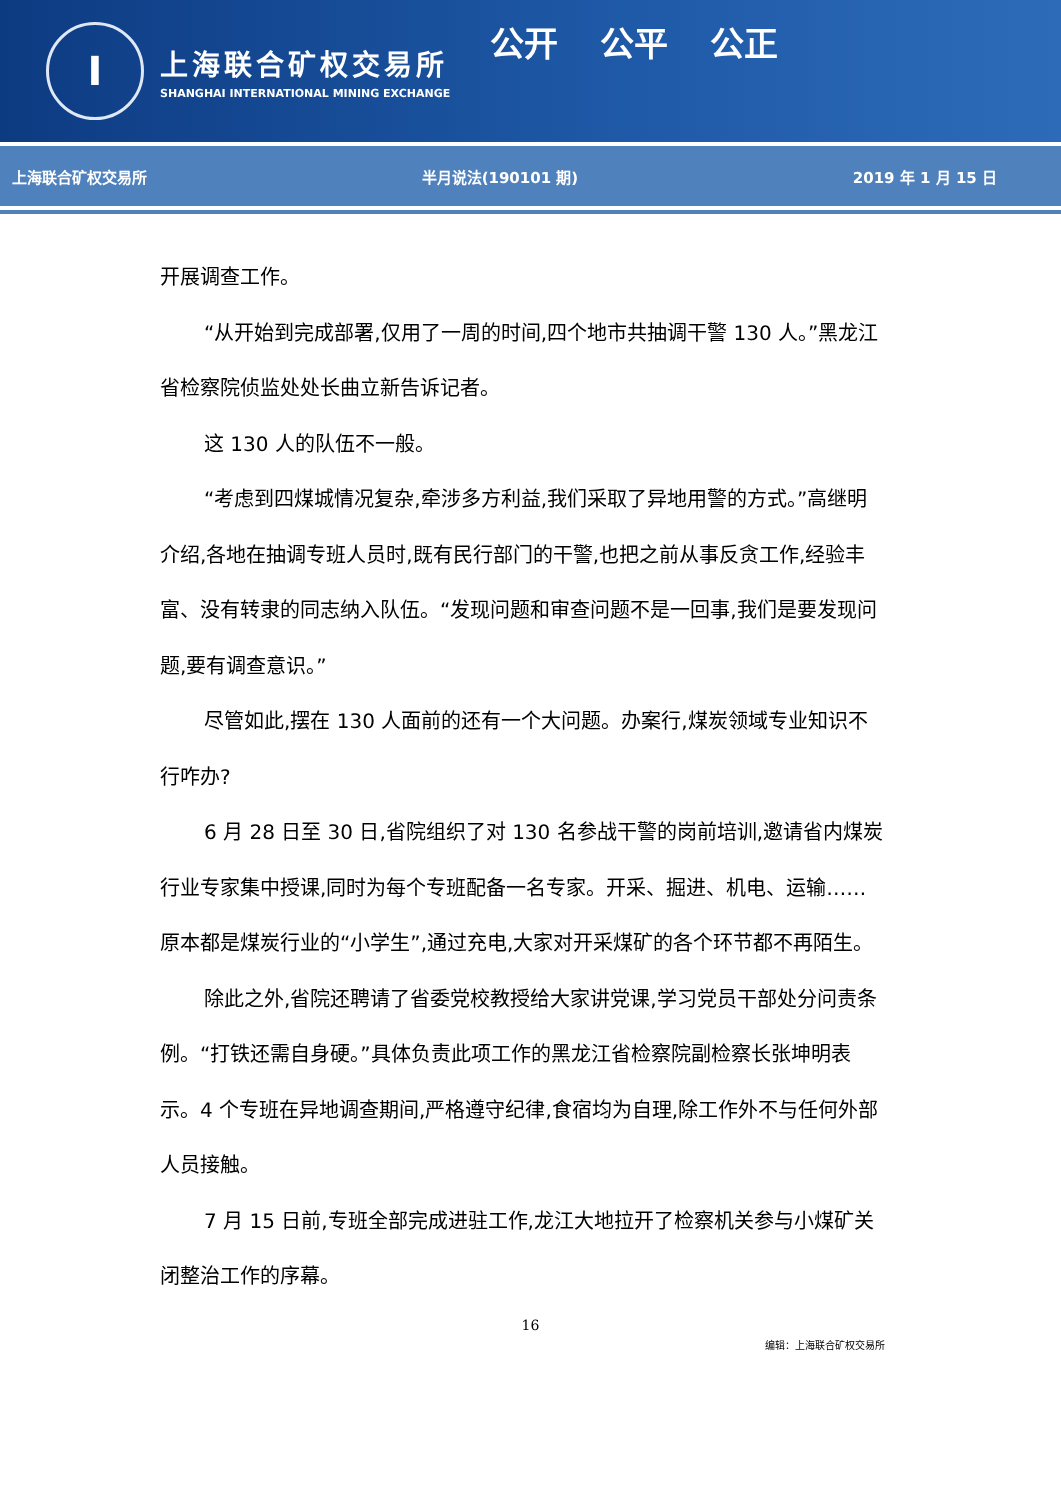I
上海联合矿权交易所
SHANGHAI INTERNATIONAL MINING EXCHANGE
公开 公平 公正
上海联合矿权交易所 半月说法(190101 期) 2019 年 1 月 15 日
开展调查工作。
“从开始到完成部署,仅用了一周的时间,四个地市共抽调干警 130 人。”黑龙江省检察院侦监处处长曲立新告诉记者。
这 130 人的队伍不一般。
“考虑到四煤城情况复杂,牵涉多方利益,我们采取了异地用警的方式。”高继明介绍,各地在抽调专班人员时,既有民行部门的干警,也把之前从事反贪工作,经验丰富、没有转隶的同志纳入队伍。“发现问题和审查问题不是一回事,我们是要发现问题,要有调查意识。”
尽管如此,摆在 130 人面前的还有一个大问题。办案行,煤炭领域专业知识不行咋办?
6 月 28 日至 30 日,省院组织了对 130 名参战干警的岗前培训,邀请省内煤炭行业专家集中授课,同时为每个专班配备一名专家。开采、掘进、机电、运输……原本都是煤炭行业的“小学生”,通过充电,大家对开采煤矿的各个环节都不再陌生。
除此之外,省院还聘请了省委党校教授给大家讲党课,学习党员干部处分问责条例。“打铁还需自身硬。”具体负责此项工作的黑龙江省检察院副检察长张坤明表示。4 个专班在异地调查期间,严格遵守纪律,食宿均为自理,除工作外不与任何外部人员接触。
7 月 15 日前,专班全部完成进驻工作,龙江大地拉开了检察机关参与小煤矿关闭整治工作的序幕。
16
编辑：上海联合矿权交易所